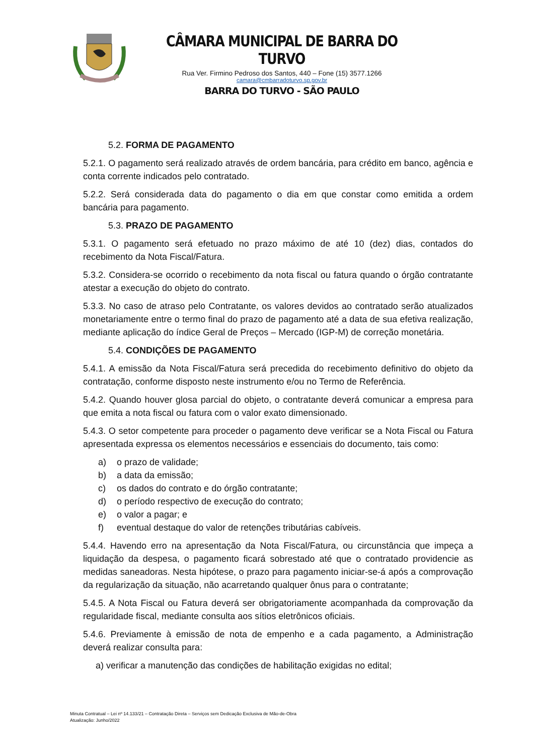CÂMARA MUNICIPAL DE BARRA DO TURVO
Rua Ver. Firmino Pedroso dos Santos, 440 – Fone (15) 3577.1266
camara@cmbarradoturvo.sp.gov.br
BARRA DO TURVO - SÃO PAULO
5.2. FORMA DE PAGAMENTO
5.2.1. O pagamento será realizado através de ordem bancária, para crédito em banco, agência e conta corrente indicados pelo contratado.
5.2.2. Será considerada data do pagamento o dia em que constar como emitida a ordem bancária para pagamento.
5.3. PRAZO DE PAGAMENTO
5.3.1. O pagamento será efetuado no prazo máximo de até 10 (dez) dias, contados do recebimento da Nota Fiscal/Fatura.
5.3.2. Considera-se ocorrido o recebimento da nota fiscal ou fatura quando o órgão contratante atestar a execução do objeto do contrato.
5.3.3. No caso de atraso pelo Contratante, os valores devidos ao contratado serão atualizados monetariamente entre o termo final do prazo de pagamento até a data de sua efetiva realização, mediante aplicação do índice Geral de Preços – Mercado (IGP-M) de correção monetária.
5.4. CONDIÇÕES DE PAGAMENTO
5.4.1. A emissão da Nota Fiscal/Fatura será precedida do recebimento definitivo do objeto da contratação, conforme disposto neste instrumento e/ou no Termo de Referência.
5.4.2. Quando houver glosa parcial do objeto, o contratante deverá comunicar a empresa para que emita a nota fiscal ou fatura com o valor exato dimensionado.
5.4.3. O setor competente para proceder o pagamento deve verificar se a Nota Fiscal ou Fatura apresentada expressa os elementos necessários e essenciais do documento, tais como:
a) o prazo de validade;
b) a data da emissão;
c) os dados do contrato e do órgão contratante;
d) o período respectivo de execução do contrato;
e) o valor a pagar; e
f) eventual destaque do valor de retenções tributárias cabíveis.
5.4.4. Havendo erro na apresentação da Nota Fiscal/Fatura, ou circunstância que impeça a liquidação da despesa, o pagamento ficará sobrestado até que o contratado providencie as medidas saneadoras. Nesta hipótese, o prazo para pagamento iniciar-se-á após a comprovação da regularização da situação, não acarretando qualquer ônus para o contratante;
5.4.5. A Nota Fiscal ou Fatura deverá ser obrigatoriamente acompanhada da comprovação da regularidade fiscal, mediante consulta aos sítios eletrônicos oficiais.
5.4.6. Previamente à emissão de nota de empenho e a cada pagamento, a Administração deverá realizar consulta para:
a) verificar a manutenção das condições de habilitação exigidas no edital;
Minuta Contratual – Lei nº 14.133/21 – Contratação Direta – Serviços sem Dedicação Exclusiva de Mão-de-Obra
Atualização: Junho/2022